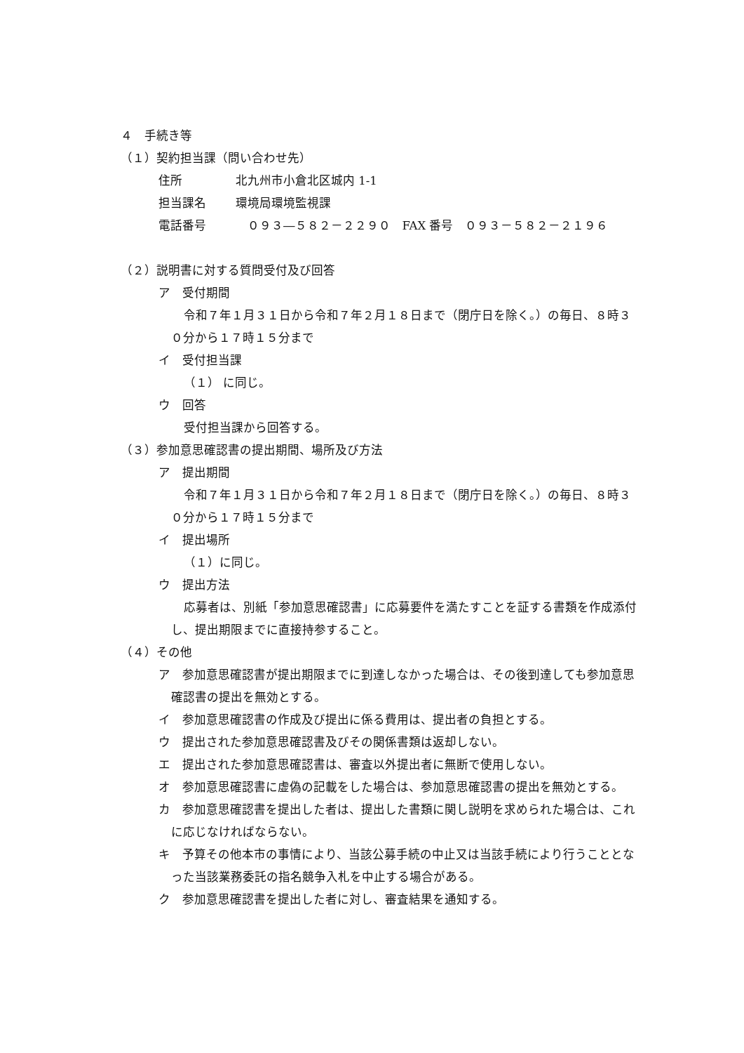４　手続き等
（１）契約担当課（問い合わせ先）
住所 北九州市小倉北区城内 1-1
担当課名 環境局環境監視課
電話番号　０９３―５８２－２２９０　FAX 番号　０９３－５８２－２１９６
（２）説明書に対する質問受付及び回答
ア　受付期間
令和７年１月３１日から令和７年２月１８日まで（閉庁日を除く。）の毎日、８時３０分から１７時１５分まで
イ　受付担当課
（１） に同じ。
ウ　回答
受付担当課から回答する。
（３）参加意思確認書の提出期間、場所及び方法
ア　提出期間
令和７年１月３１日から令和７年２月１８日まで（閉庁日を除く。）の毎日、８時３０分から１７時１５分まで
イ　提出場所
（１）に同じ。
ウ　提出方法
応募者は、別紙「参加意思確認書」に応募要件を満たすことを証する書類を作成添付し、提出期限までに直接持参すること。
（４）その他
ア　参加意思確認書が提出期限までに到達しなかった場合は、その後到達しても参加意思確認書の提出を無効とする。
イ　参加意思確認書の作成及び提出に係る費用は、提出者の負担とする。
ウ　提出された参加意思確認書及びその関係書類は返却しない。
エ　提出された参加意思確認書は、審査以外提出者に無断で使用しない。
オ　参加意思確認書に虚偽の記載をした場合は、参加意思確認書の提出を無効とする。
カ　参加意思確認書を提出した者は、提出した書類に関し説明を求められた場合は、これに応じなければならない。
キ　予算その他本市の事情により、当該公募手続の中止又は当該手続により行うこととなった当該業務委託の指名競争入札を中止する場合がある。
ク　参加意思確認書を提出した者に対し、審査結果を通知する。